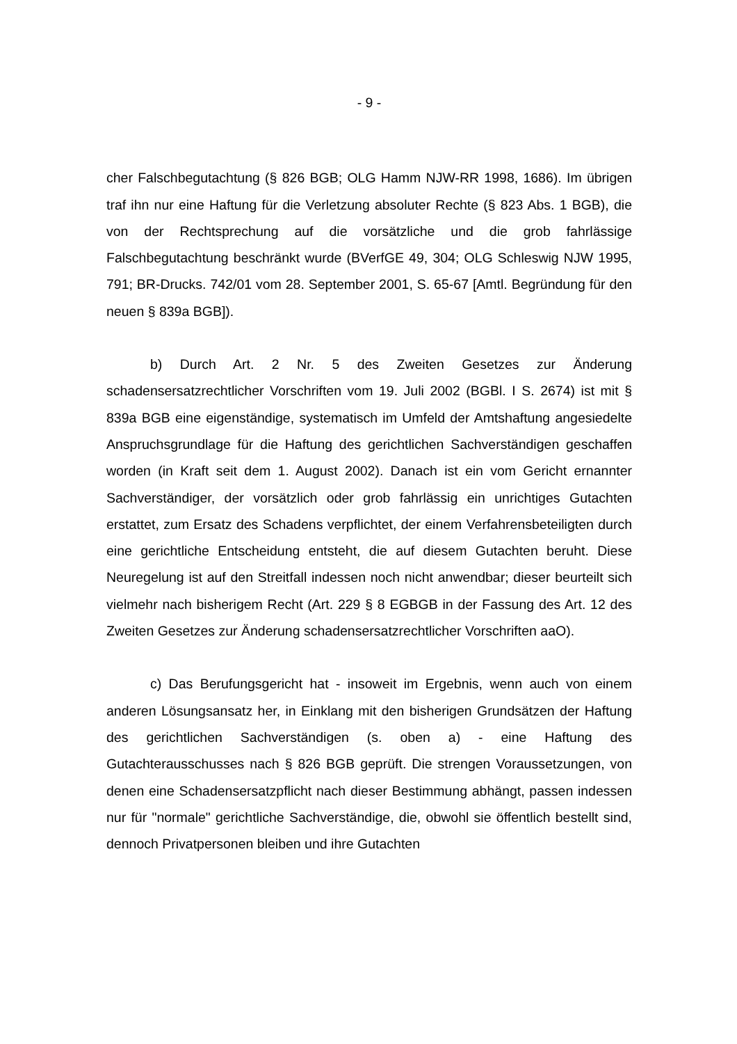- 9 -
cher Falschbegutachtung (§ 826 BGB; OLG Hamm NJW-RR 1998, 1686). Im übrigen traf ihn nur eine Haftung für die Verletzung absoluter Rechte (§ 823 Abs. 1 BGB), die von der Rechtsprechung auf die vorsätzliche und die grob fahrlässige Falschbegutachtung beschränkt wurde (BVerfGE 49, 304; OLG Schleswig NJW 1995, 791; BR-Drucks. 742/01 vom 28. September 2001, S. 65-67 [Amtl. Begründung für den neuen § 839a BGB]).
b) Durch Art. 2 Nr. 5 des Zweiten Gesetzes zur Änderung schadensersatzrechtlicher Vorschriften vom 19. Juli 2002 (BGBl. I S. 2674) ist mit § 839a BGB eine eigenständige, systematisch im Umfeld der Amtshaftung angesiedelte Anspruchsgrundlage für die Haftung des gerichtlichen Sachverständigen geschaffen worden (in Kraft seit dem 1. August 2002). Danach ist ein vom Gericht ernannter Sachverständiger, der vorsätzlich oder grob fahrlässig ein unrichtiges Gutachten erstattet, zum Ersatz des Schadens verpflichtet, der einem Verfahrensbeteiligten durch eine gerichtliche Entscheidung entsteht, die auf diesem Gutachten beruht. Diese Neuregelung ist auf den Streitfall indessen noch nicht anwendbar; dieser beurteilt sich vielmehr nach bisherigem Recht (Art. 229 § 8 EGBGB in der Fassung des Art. 12 des Zweiten Gesetzes zur Änderung schadensersatzrechtlicher Vorschriften aaO).
c) Das Berufungsgericht hat - insoweit im Ergebnis, wenn auch von einem anderen Lösungsansatz her, in Einklang mit den bisherigen Grundsätzen der Haftung des gerichtlichen Sachverständigen (s. oben a) - eine Haftung des Gutachterausschusses nach § 826 BGB geprüft. Die strengen Voraussetzungen, von denen eine Schadensersatzpflicht nach dieser Bestimmung abhängt, passen indessen nur für "normale" gerichtliche Sachverständige, die, obwohl sie öffentlich bestellt sind, dennoch Privatpersonen bleiben und ihre Gutachten